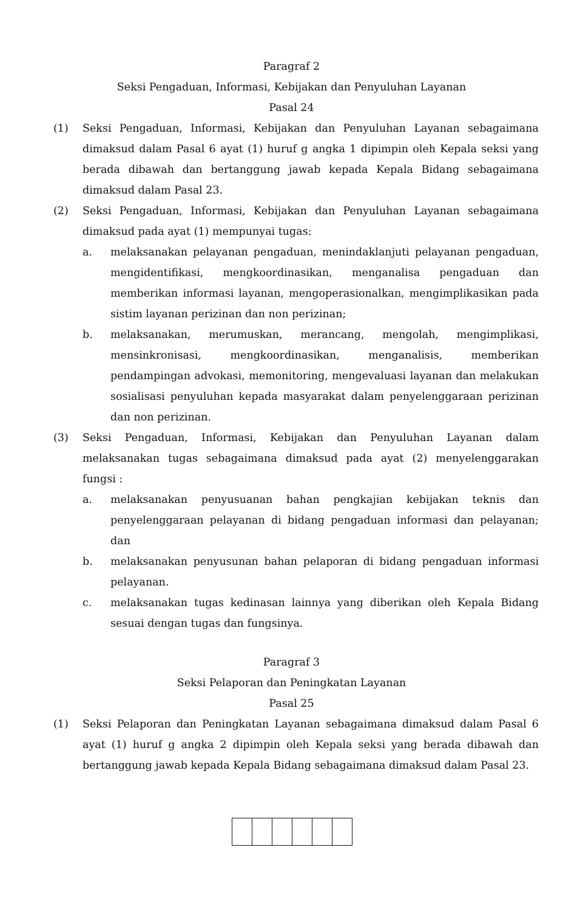Paragraf 2
Seksi Pengaduan, Informasi, Kebijakan dan Penyuluhan Layanan
Pasal 24
(1) Seksi Pengaduan, Informasi, Kebijakan dan Penyuluhan Layanan sebagaimana dimaksud dalam Pasal 6 ayat (1) huruf g angka 1 dipimpin oleh Kepala seksi yang berada dibawah dan bertanggung jawab kepada Kepala Bidang sebagaimana dimaksud dalam Pasal 23.
(2) Seksi Pengaduan, Informasi, Kebijakan dan Penyuluhan Layanan sebagaimana dimaksud pada ayat (1) mempunyai tugas:
a. melaksanakan pelayanan pengaduan, menindaklanjuti pelayanan pengaduan, mengidentifikasi, mengkoordinasikan, menganalisa pengaduan dan memberikan informasi layanan, mengoperasionalkan, mengimplikasikan pada sistim layanan perizinan dan non perizinan;
b. melaksanakan, merumuskan, merancang, mengolah, mengimplikasi, mensinkronisasi, mengkoordinasikan, menganalisis, memberikan pendampingan advokasi, memonitoring, mengevaluasi layanan dan melakukan sosialisasi penyuluhan kepada masyarakat dalam penyelenggaraan perizinan dan non perizinan.
(3) Seksi Pengaduan, Informasi, Kebijakan dan Penyuluhan Layanan dalam melaksanakan tugas sebagaimana dimaksud pada ayat (2) menyelenggarakan fungsi :
a. melaksanakan penyusuanan bahan pengkajian kebijakan teknis dan penyelenggaraan pelayanan di bidang pengaduan informasi dan pelayanan; dan
b. melaksanakan penyusunan bahan pelaporan di bidang pengaduan informasi pelayanan.
c. melaksanakan tugas kedinasan lainnya yang diberikan oleh Kepala Bidang sesuai dengan tugas dan fungsinya.
Paragraf 3
Seksi Pelaporan dan Peningkatan Layanan
Pasal 25
(1) Seksi Pelaporan dan Peningkatan Layanan sebagaimana dimaksud dalam Pasal 6 ayat (1) huruf g angka 2 dipimpin oleh Kepala seksi yang berada dibawah dan bertanggung jawab kepada Kepala Bidang sebagaimana dimaksud dalam Pasal 23.